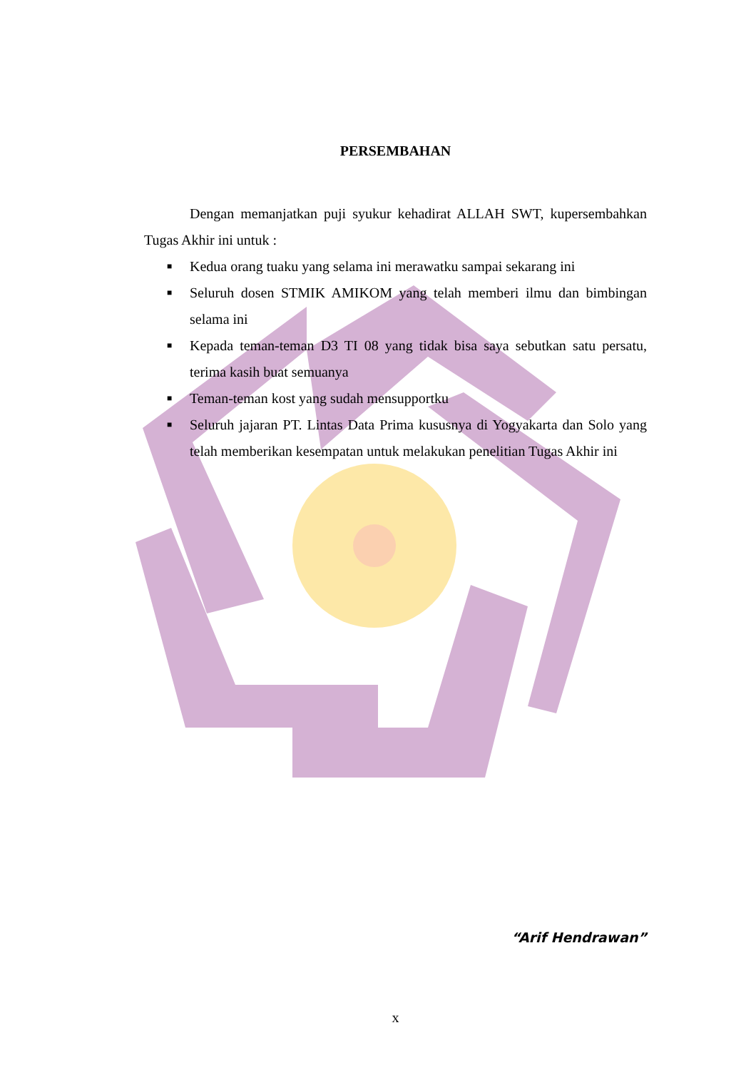PERSEMBAHAN
Dengan memanjatkan puji syukur kehadirat ALLAH SWT, kupersembahkan Tugas Akhir ini untuk :
■ Kedua orang tuaku yang selama ini merawatku sampai sekarang ini
■ Seluruh dosen STMIK AMIKOM yang telah memberi ilmu dan bimbingan selama ini
■ Kepada teman-teman D3 TI 08 yang tidak bisa saya sebutkan satu persatu, terima kasih buat semuanya
■ Teman-teman kost yang sudah mensupportku
■ Seluruh jajaran PT. Lintas Data Prima kususnya di Yogyakarta dan Solo yang telah memberikan kesempatan untuk melakukan penelitian Tugas Akhir ini
“Arif Hendrawan”
x